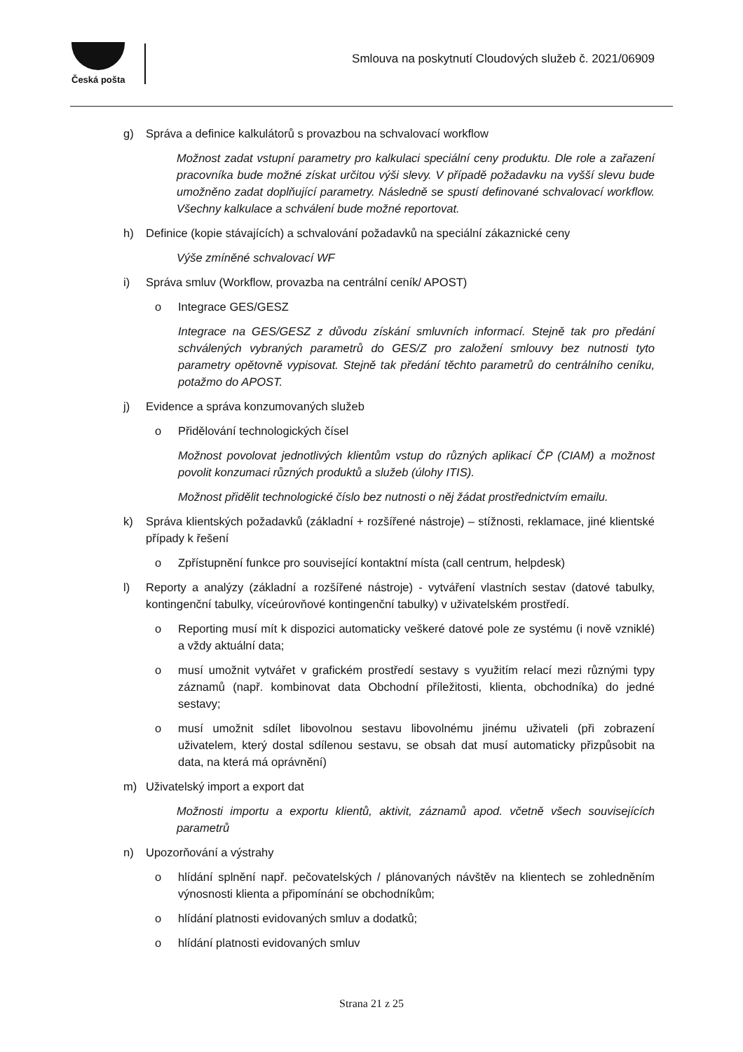Česká pošta
Smlouva na poskytnutí Cloudových služeb č. 2021/06909
g) Správa a definice kalkulátorů s provazbou na schvalovací workflow
Možnost zadat vstupní parametry pro kalkulaci speciální ceny produktu. Dle role a zařazení pracovníka bude možné získat určitou výši slevy. V případě požadavku na vyšší slevu bude umožněno zadat doplňující parametry. Následně se spustí definované schvalovací workflow. Všechny kalkulace a schválení bude možné reportovat.
h) Definice (kopie stávajících) a schvalování požadavků na speciální zákaznické ceny
Výše zmíněné schvalovací WF
i) Správa smluv (Workflow, provazba na centrální ceník/ APOST)
o Integrace GES/GESZ
Integrace na GES/GESZ z důvodu získání smluvních informací. Stejně tak pro předání schválených vybraných parametrů do GES/Z pro založení smlouvy bez nutnosti tyto parametry opětovně vypisovat. Stejně tak předání těchto parametrů do centrálního ceníku, potažmo do APOST.
j) Evidence a správa konzumovaných služeb
o Přidělování technologických čísel
Možnost povolovat jednotlivých klientům vstup do různých aplikací ČP (CIAM) a možnost povolit konzumaci různých produktů a služeb (úlohy ITIS).
Možnost přidělit technologické číslo bez nutnosti o něj žádat prostřednictvím emailu.
k) Správa klientských požadavků (základní + rozšířené nástroje) – stížnosti, reklamace, jiné klientské případy k řešení
o Zpřístupnění funkce pro související kontaktní místa (call centrum, helpdesk)
l) Reporty a analýzy (základní a rozšířené nástroje) - vytváření vlastních sestav (datové tabulky, kontingenční tabulky, víceúrovňové kontingenční tabulky) v uživatelském prostředí.
o Reporting musí mít k dispozici automaticky veškeré datové pole ze systému (i nově vzniklé) a vždy aktuální data;
o musí umožnit vytvářet v grafickém prostředí sestavy s využitím relací mezi různými typy záznamů (např. kombinovat data Obchodní příležitosti, klienta, obchodníka) do jedné sestavy;
o musí umožnit sdílet libovolnou sestavu libovolnému jinému uživateli (při zobrazení uživatelem, který dostal sdílenou sestavu, se obsah dat musí automaticky přizpůsobit na data, na která má oprávnění)
m) Uživatelský import a export dat
Možnosti importu a exportu klientů, aktivit, záznamů apod. včetně všech souvisejících parametrů
n) Upozorňování a výstrahy
o hlídání splnění např. pečovatelských / plánovaných návštěv na klientech se zohledněním výnosnosti klienta a připomínání se obchodníkům;
o hlídání platnosti evidovaných smluv a dodatků;
o hlídání platnosti evidovaných smluv
Strana 21 z 25